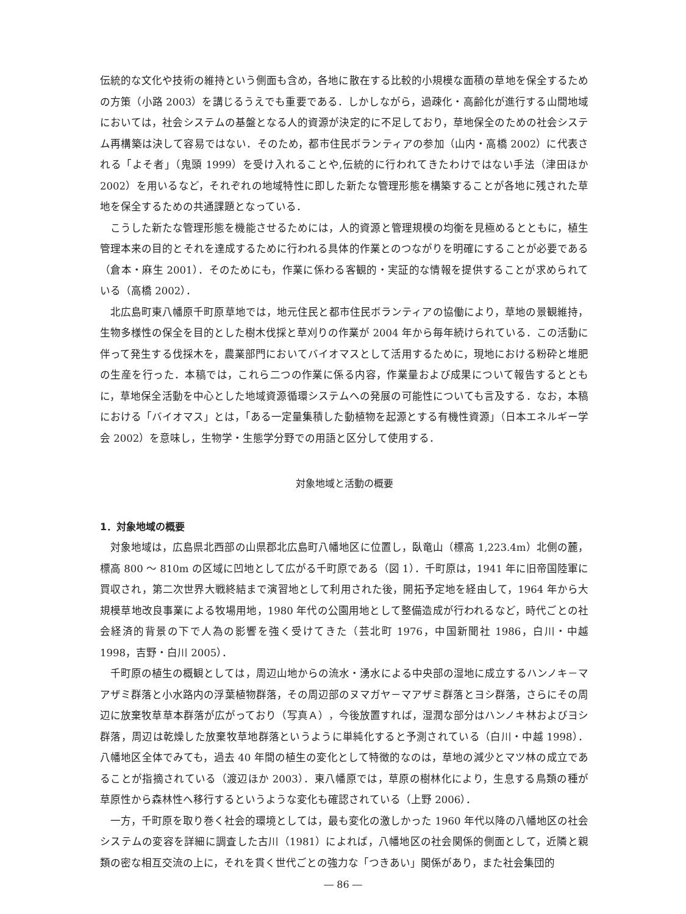伝統的な文化や技術の維持という側面も含め，各地に散在する比較的小規模な面積の草地を保全するための方策（小路 2003）を講じるうえでも重要である．しかしながら，過疎化・高齢化が進行する山間地域においては，社会システムの基盤となる人的資源が決定的に不足しており，草地保全のための社会システム再構築は決して容易ではない．そのため，都市住民ボランティアの参加（山内・高橋 2002）に代表される「よそ者」（鬼頭 1999）を受け入れることや,伝統的に行われてきたわけではない手法（津田ほか 2002）を用いるなど，それぞれの地域特性に即した新たな管理形態を構築することが各地に残された草地を保全するための共通課題となっている．
こうした新たな管理形態を機能させるためには，人的資源と管理規模の均衡を見極めるとともに，植生管理本来の目的とそれを達成するために行われる具体的作業とのつながりを明確にすることが必要である（倉本・麻生 2001）．そのためにも，作業に係わる客観的・実証的な情報を提供することが求められている（高橋 2002）．
北広島町東八幡原千町原草地では，地元住民と都市住民ボランティアの協働により，草地の景観維持，生物多様性の保全を目的とした樹木伐採と草刈りの作業が 2004 年から毎年続けられている．この活動に伴って発生する伐採木を，農業部門においてバイオマスとして活用するために，現地における粉砕と堆肥の生産を行った．本稿では，これら二つの作業に係る内容，作業量および成果について報告するとともに，草地保全活動を中心とした地域資源循環システムへの発展の可能性についても言及する．なお，本稿における「バイオマス」とは，「ある一定量集積した動植物を起源とする有機性資源」（日本エネルギー学会 2002）を意味し，生物学・生態学分野での用語と区分して使用する．
対象地域と活動の概要
1．対象地域の概要
対象地域は，広島県北西部の山県郡北広島町八幡地区に位置し，臥竜山（標高 1,223.4m）北側の麓，標高 800 ～ 810m の区域に凹地として広がる千町原である（図 1）．千町原は，1941 年に旧帝国陸軍に買収され，第二次世界大戦終結まで演習地として利用された後，開拓予定地を経由して，1964 年から大規模草地改良事業による牧場用地，1980 年代の公園用地として整備造成が行われるなど，時代ごとの社会経済的背景の下で人為の影響を強く受けてきた（芸北町 1976，中国新聞社 1986，白川・中越 1998，吉野・白川 2005）．
千町原の植生の概観としては，周辺山地からの流水・湧水による中央部の湿地に成立するハンノキ－マアザミ群落と小水路内の浮葉植物群落，その周辺部のヌマガヤ－マアザミ群落とヨシ群落，さらにその周辺に放棄牧草草本群落が広がっており（写真Ａ），今後放置すれば，湿潤な部分はハンノキ林およびヨシ群落，周辺は乾燥した放棄牧草地群落というように単純化すると予測されている（白川・中越 1998）．八幡地区全体でみても，過去 40 年間の植生の変化として特徴的なのは，草地の減少とマツ林の成立であることが指摘されている（渡辺ほか 2003）．東八幡原では，草原の樹林化により，生息する鳥類の種が草原性から森林性へ移行するというような変化も確認されている（上野 2006）．
一方，千町原を取り巻く社会的環境としては，最も変化の激しかった 1960 年代以降の八幡地区の社会システムの変容を詳細に調査した古川（1981）によれば，八幡地区の社会関係的側面として，近隣と親類の密な相互交流の上に，それを貫く世代ごとの強力な「つきあい」関係があり，また社会集団的
― 86 ―